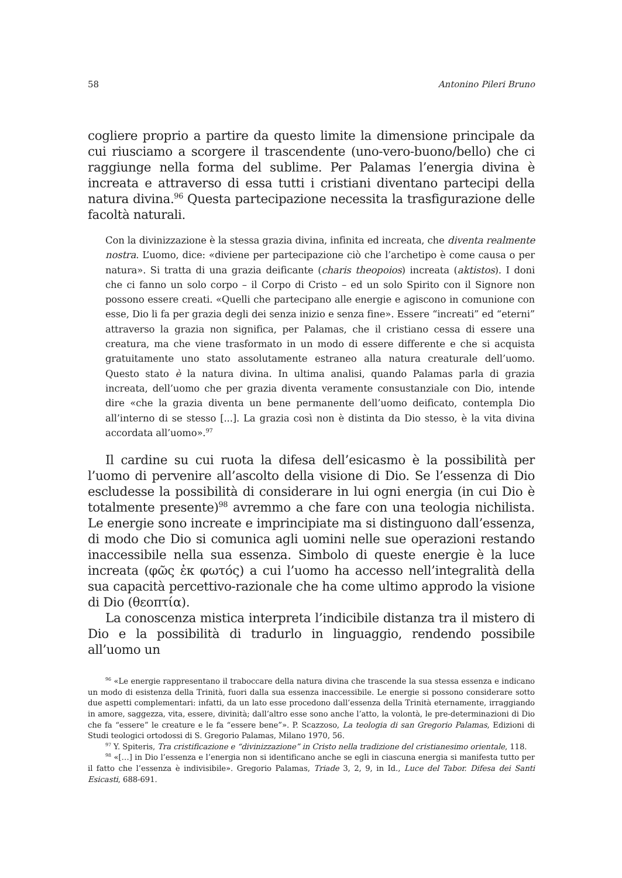58 Antonino Pileri Bruno
cogliere proprio a partire da questo limite la dimensione principale da cui riusciamo a scorgere il trascendente (uno-vero-buono/bello) che ci raggiunge nella forma del sublime. Per Palamas l’energia divina è increata e attraverso di essa tutti i cristiani diventano partecipi della natura divina.<sup>96</sup> Questa partecipazione necessita la trasfigurazione delle facoltà naturali.
Con la divinizzazione è la stessa grazia divina, infinita ed increata, che diventa realmente nostra. L’uomo, dice: «diviene per partecipazione ciò che l’archetipo è come causa o per natura». Si tratta di una grazia deificante (charis theopoios) increata (aktistos). I doni che ci fanno un solo corpo – il Corpo di Cristo – ed un solo Spirito con il Signore non possono essere creati. «Quelli che partecipano alle energie e agiscono in comunione con esse, Dio li fa per grazia degli dei senza inizio e senza fine». Essere “increati” ed “eterni” attraverso la grazia non significa, per Palamas, che il cristiano cessa di essere una creatura, ma che viene trasformato in un modo di essere differente e che si acquista gratuitamente uno stato assolutamente estraneo alla natura creaturale dell’uomo. Questo stato è la natura divina. In ultima analisi, quando Palamas parla di grazia increata, dell’uomo che per grazia diventa veramente consustanziale con Dio, intende dire «che la grazia diventa un bene permanente dell’uomo deificato, contempla Dio all’interno di se stesso [...]. La grazia così non è distinta da Dio stesso, è la vita divina accordata all’uomo».<sup>97</sup>
Il cardine su cui ruota la difesa dell’esicasmo è la possibilità per l’uomo di pervenire all’ascolto della visione di Dio. Se l’essenza di Dio escludesse la possibilità di considerare in lui ogni energia (in cui Dio è totalmente presente)<sup>98</sup> avremmo a che fare con una teologia nichilista. Le energie sono increate e imprincipiate ma si distinguono dall’essenza, di modo che Dio si comunica agli uomini nelle sue operazioni restando inaccessibile nella sua essenza. Simbolo di queste energie è la luce increata (φῶς ἐκ φωτός) a cui l’uomo ha accesso nell’integralità della sua capacità percettivo-razionale che ha come ultimo approdo la visione di Dio (θεοπτία).
La conoscenza mistica interpreta l’indicibile distanza tra il mistero di Dio e la possibilità di tradurlo in linguaggio, rendendo possibile all’uomo un
<sup>96</sup> «Le energie rappresentano il traboccare della natura divina che trascende la sua stessa essenza e indicano un modo di esistenza della Trinità, fuori dalla sua essenza inaccessibile. Le energie si possono considerare sotto due aspetti complementari: infatti, da un lato esse procedono dall’essenza della Trinità eternamente, irraggiando in amore, saggezza, vita, essere, divinità; dall’altro esse sono anche l’atto, la volontà, le pre-determinazioni di Dio che fa “essere” le creature e le fa “essere bene”». P. Scazzoso, La teologia di san Gregorio Palamas, Edizioni di Studi teologici ortodossi di S. Gregorio Palamas, Milano 1970, 56.
<sup>97</sup> Y. Spiteris, Tra cristificazione e “divinizzazione” in Cristo nella tradizione del cristianesimo orientale, 118.
<sup>98</sup> «[…] in Dio l’essenza e l’energia non si identificano anche se egli in ciascuna energia si manifesta tutto per il fatto che l’essenza è indivisibile». Gregorio Palamas, Triade 3, 2, 9, in Id., Luce del Tabor. Difesa dei Santi Esicasti, 688-691.